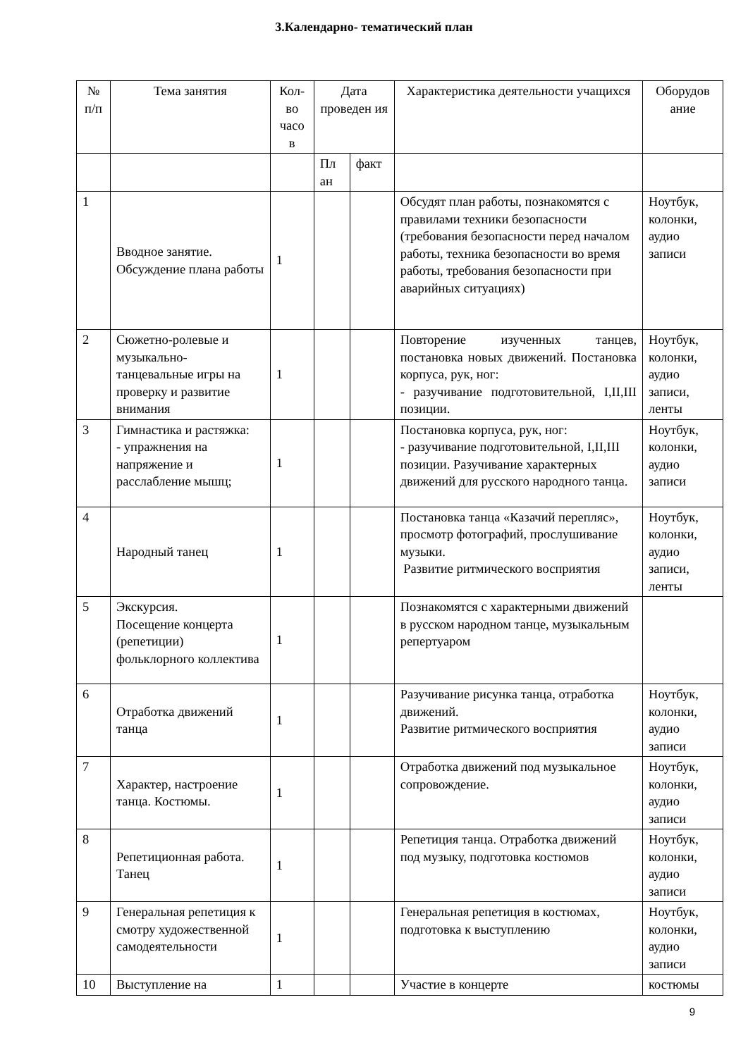3.Календарно- тематический план
| № п/п | Тема занятия | Кол-во часо в | Дата проведен ия | | Характеристика деятельности учащихся | Оборудов ание |
| --- | --- | --- | --- | --- | --- | --- |
| | | | Пл ан | факт | | |
| 1 | Вводное занятие. Обсуждение плана работы | 1 | | | Обсудят план работы, познакомятся с правилами техники безопасности (требования безопасности перед началом работы, техника безопасности во время работы, требования безопасности при аварийных ситуациях) | Ноутбук, колонки, аудио записи |
| 2 | Сюжетно-ролевые и музыкально-танцевальные игры на проверку и развитие внимания | 1 | | | Повторение изученных танцев, постановка новых движений. Постановка корпуса, рук, ног: - разучивание подготовительной, I,II,III позиции. | Ноутбук, колонки, аудио записи, ленты |
| 3 | Гимнастика и растяжка: - упражнения на напряжение и расслабление мышц; | 1 | | | Постановка корпуса, рук, ног: - разучивание подготовительной, I,II,III позиции. Разучивание характерных движений для русского народного танца. | Ноутбук, колонки, аудио записи |
| 4 | Народный танец | 1 | | | Постановка танца «Казачий перепляс», просмотр фотографий, прослушивание музыки. Развитие ритмического восприятия | Ноутбук, колонки, аудио записи, ленты |
| 5 | Экскурсия. Посещение концерта (репетиции) фольклорного коллектива | 1 | | | Познакомятся с характерными движений в русском народном танце, музыкальным репертуаром | |
| 6 | Отработка движений танца | 1 | | | Разучивание рисунка танца, отработка движений. Развитие ритмического восприятия | Ноутбук, колонки, аудио записи |
| 7 | Характер, настроение танца. Костюмы. | 1 | | | Отработка движений под музыкальное сопровождение. | Ноутбук, колонки, аудио записи |
| 8 | Репетиционная работа. Танец | 1 | | | Репетиция танца. Отработка движений под музыку, подготовка костюмов | Ноутбук, колонки, аудио записи |
| 9 | Генеральная репетиция к смотру художественной самодеятельности | 1 | | | Генеральная репетиция в костюмах, подготовка к выступлению | Ноутбук, колонки, аудио записи |
| 10 | Выступление на | 1 | | | Участие в концерте | костюмы |
9